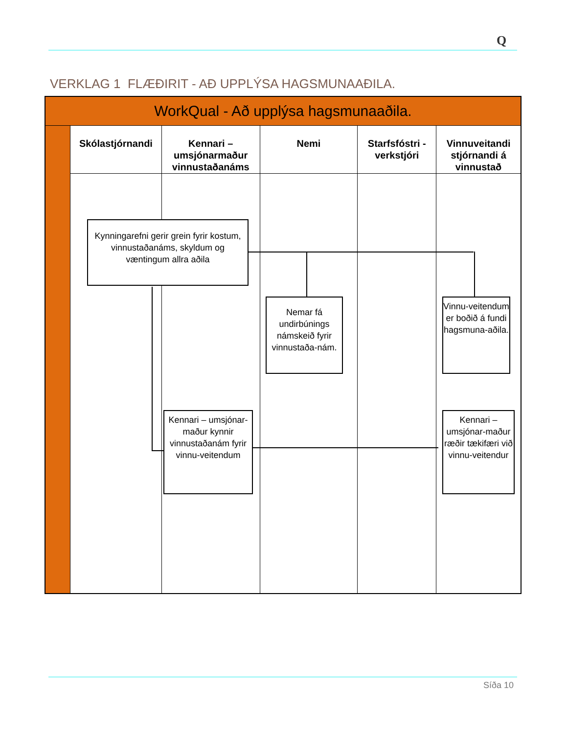Q
VERKLAG 1 FLÆÐIRIT - AÐ UPPLÝSA HAGSMUNAAÐILA.
WorkQual - Að upplýsa hagsmunaaðila.
Skólastjórnandi Kennari –
umsjónarmaður
vinnustaðanáms
Nemi Starfsfóstri -
verkstjóri
Vinnuveitandi
stjórnandi á
vinnustað
Kynningarefni gerir grein fyrir kostum, vinnustaðanáms, skyldum og væntingum allra aðila
Nemar fá undirbúnings námskeið fyrir vinnustaða-nám.
Vinnu-veitendum er boðið á fundi hagsmuna-aðila.
Kennari – umsjónar-maður kynnir vinnustaðanám fyrir vinnu-veitendum
Kennari – umsjónar-maður ræðir tækifæri við vinnu-veitendur
Síða 10